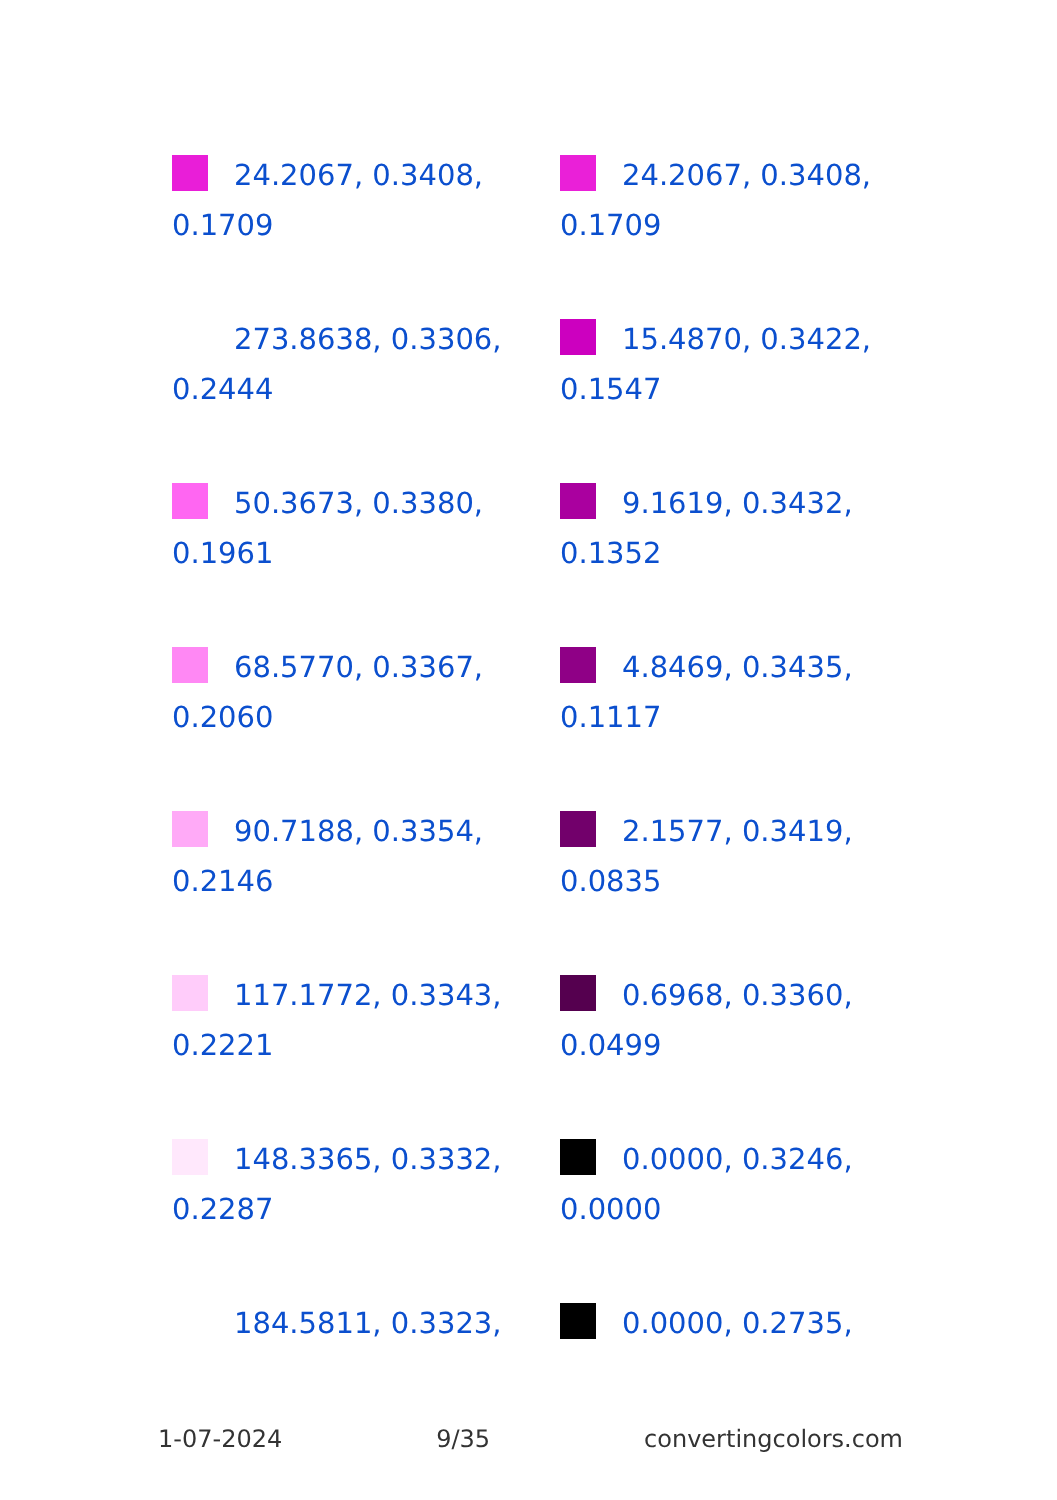24.2067, 0.3408,
0.1709
24.2067, 0.3408,
0.1709
273.8638, 0.3306,
0.2444
15.4870, 0.3422,
0.1547
50.3673, 0.3380,
0.1961
9.1619, 0.3432,
0.1352
68.5770, 0.3367,
0.2060
4.8469, 0.3435,
0.1117
90.7188, 0.3354,
0.2146
2.1577, 0.3419,
0.0835
117.1772, 0.3343,
0.2221
0.6968, 0.3360,
0.0499
148.3365, 0.3332,
0.2287
0.0000, 0.3246,
0.0000
184.5811, 0.3323,
0.0000, 0.2735,
1-07-2024 9/35 convertingcolors.com